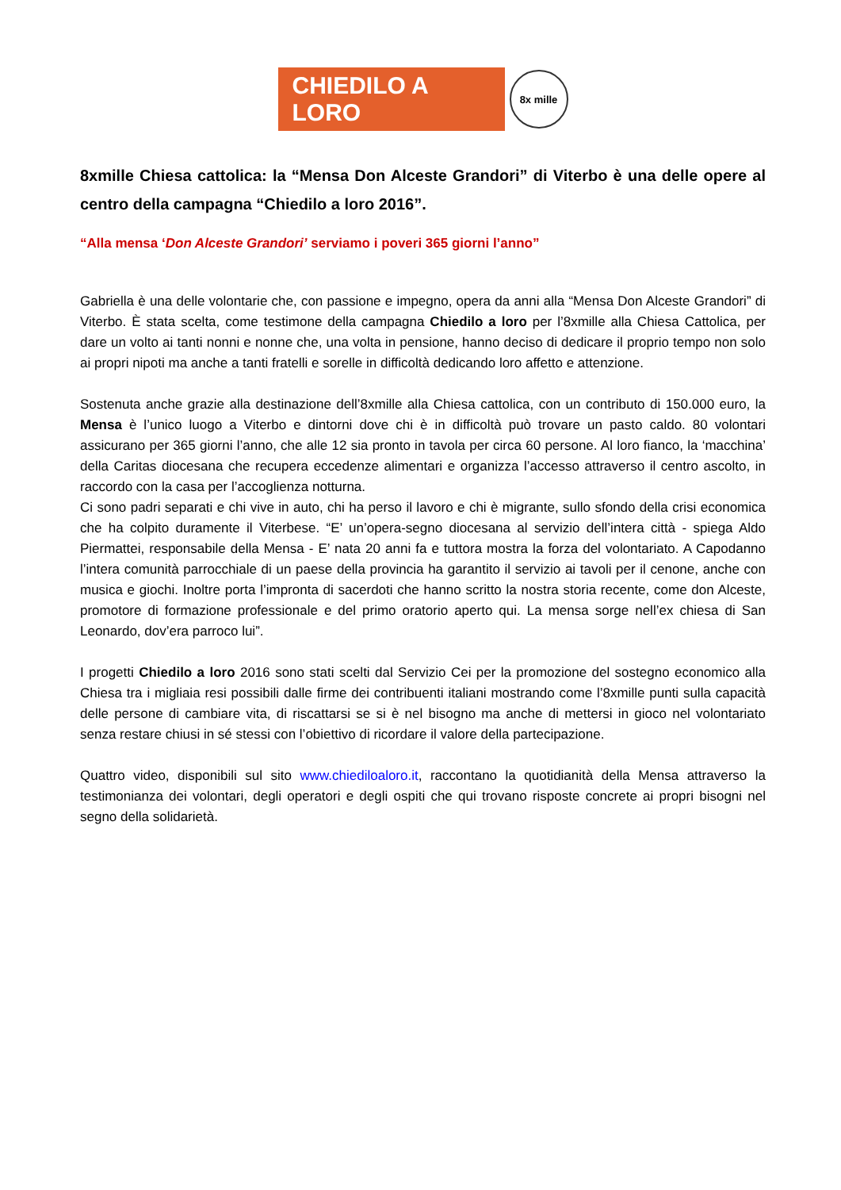CHIEDILO A LORO
8x mille
8xmille Chiesa cattolica: la “Mensa Don Alceste Grandori” di Viterbo è una delle opere al centro della campagna “Chiedilo a loro 2016”.
“Alla mensa ‘Don Alceste Grandori’ serviamo i poveri 365 giorni l’anno”
Gabriella è una delle volontarie che, con passione e impegno, opera da anni alla “Mensa Don Alceste Grandori” di Viterbo. È stata scelta, come testimone della campagna Chiedilo a loro per l’8xmille alla Chiesa Cattolica, per dare un volto ai tanti nonni e nonne che, una volta in pensione, hanno deciso di dedicare il proprio tempo non solo ai propri nipoti ma anche a tanti fratelli e sorelle in difficoltà dedicando loro affetto e attenzione.
Sostenuta anche grazie alla destinazione dell’8xmille alla Chiesa cattolica, con un contributo di 150.000 euro, la Mensa è l’unico luogo a Viterbo e dintorni dove chi è in difficoltà può trovare un pasto caldo. 80 volontari assicurano per 365 giorni l’anno, che alle 12 sia pronto in tavola per circa 60 persone. Al loro fianco, la ‘macchina’ della Caritas diocesana che recupera eccedenze alimentari e organizza l’accesso attraverso il centro ascolto, in raccordo con la casa per l’accoglienza notturna.
Ci sono padri separati e chi vive in auto, chi ha perso il lavoro e chi è migrante, sullo sfondo della crisi economica che ha colpito duramente il Viterbese. “E’ un’opera-segno diocesana al servizio dell’intera città - spiega Aldo Piermattei, responsabile della Mensa - E’ nata 20 anni fa e tuttora mostra la forza del volontariato. A Capodanno l’intera comunità parrocchiale di un paese della provincia ha garantito il servizio ai tavoli per il cenone, anche con musica e giochi. Inoltre porta l’impronta di sacerdoti che hanno scritto la nostra storia recente, come don Alceste, promotore di formazione professionale e del primo oratorio aperto qui. La mensa sorge nell’ex chiesa di San Leonardo, dov’era parroco lui”.
I progetti Chiedilo a loro 2016 sono stati scelti dal Servizio Cei per la promozione del sostegno economico alla Chiesa tra i migliaia resi possibili dalle firme dei contribuenti italiani mostrando come l’8xmille punti sulla capacità delle persone di cambiare vita, di riscattarsi se si è nel bisogno ma anche di mettersi in gioco nel volontariato senza restare chiusi in sé stessi con l’obiettivo di ricordare il valore della partecipazione.
Quattro video, disponibili sul sito www.chiediloaloro.it, raccontano la quotidianità della Mensa attraverso la testimonianza dei volontari, degli operatori e degli ospiti che qui trovano risposte concrete ai propri bisogni nel segno della solidarietà.